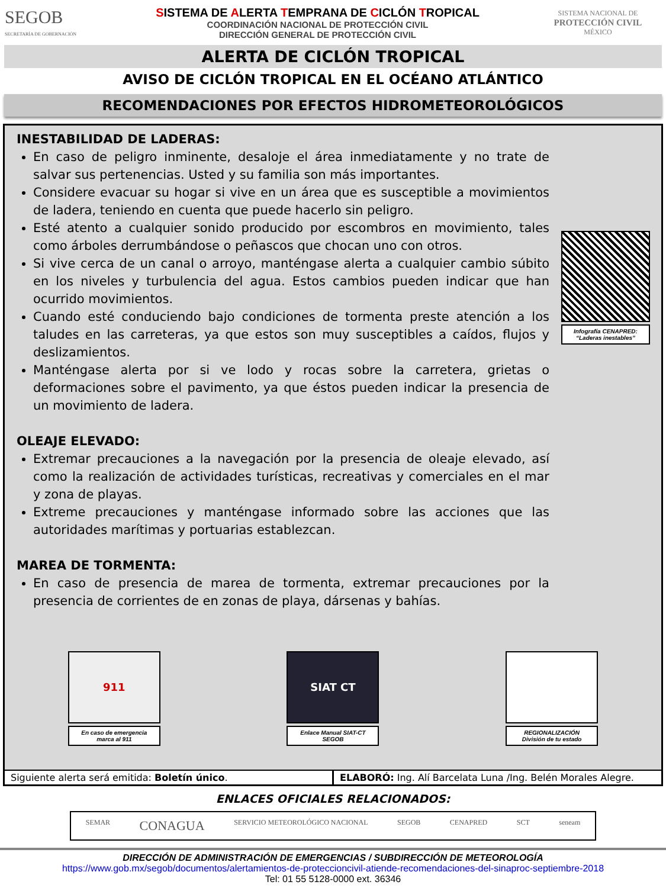SEGOB
SECRETARÍA DE GOBERNACIÓN
SISTEMA DE ALERTA TEMPRANA DE CICLÓN TROPICAL
COORDINACIÓN NACIONAL DE PROTECCIÓN CIVIL
DIRECCIÓN GENERAL DE PROTECCIÓN CIVIL
SISTEMA NACIONAL DE
PROTECCIÓN CIVIL
MÉXICO
ALERTA DE CICLÓN TROPICAL
AVISO DE CICLÓN TROPICAL EN EL OCÉANO ATLÁNTICO
RECOMENDACIONES POR EFECTOS HIDROMETEOROLÓGICOS
INESTABILIDAD DE LADERAS:
En caso de peligro inminente, desaloje el área inmediatamente y no trate de salvar sus pertenencias. Usted y su familia son más importantes.
Considere evacuar su hogar si vive en un área que es susceptible a movimientos de ladera, teniendo en cuenta que puede hacerlo sin peligro.
Esté atento a cualquier sonido producido por escombros en movimiento, tales como árboles derrumbándose o peñascos que chocan uno con otros.
Si vive cerca de un canal o arroyo, manténgase alerta a cualquier cambio súbito en los niveles y turbulencia del agua. Estos cambios pueden indicar que han ocurrido movimientos.
Cuando esté conduciendo bajo condiciones de tormenta preste atención a los taludes en las carreteras, ya que estos son muy susceptibles a caídos, flujos y deslizamientos.
Manténgase alerta por si ve lodo y rocas sobre la carretera, grietas o deformaciones sobre el pavimento, ya que éstos pueden indicar la presencia de un movimiento de ladera.
OLEAJE ELEVADO:
Extremar precauciones a la navegación por la presencia de oleaje elevado, así como la realización de actividades turísticas, recreativas y comerciales en el mar y zona de playas.
Extreme precauciones y manténgase informado sobre las acciones que las autoridades marítimas y portuarias establezcan.
MAREA DE TORMENTA:
En caso de presencia de marea de tormenta, extremar precauciones por la presencia de corrientes de en zonas de playa, dársenas y bahías.
Infografía CENAPRED:
“Laderas inestables”
911
En caso de emergencia
marca al 911
SIAT CT
Enlace Manual SIAT-CT
SEGOB
REGIONALIZACIÓN
División de tu estado
Siguiente alerta será emitida: Boletín único.
ELABORÓ: Ing. Alí Barcelata Luna /Ing. Belén Morales Alegre.
ENLACES OFICIALES RELACIONADOS:
SEMAR CONAGUA SERVICIO METEOROLÓGICO NACIONAL SEGOB CENAPRED SCT seneam
DIRECCIÓN DE ADMINISTRACIÓN DE EMERGENCIAS / SUBDIRECCIÓN DE METEOROLOGÍA
https://www.gob.mx/segob/documentos/alertamientos-de-proteccioncivil-atiende-recomendaciones-del-sinaproc-septiembre-2018
Tel: 01 55 5128-0000 ext. 36346